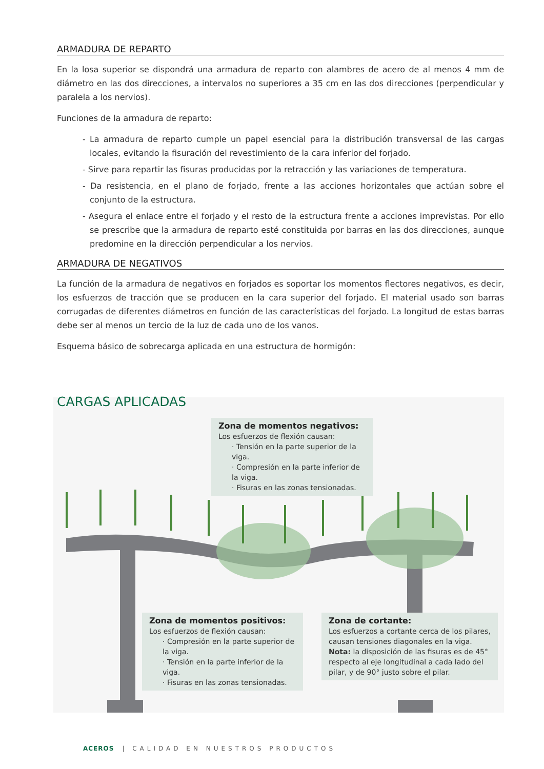ARMADURA DE REPARTO
En la losa superior se dispondrá una armadura de reparto con alambres de acero de al menos 4 mm de diámetro en las dos direcciones, a intervalos no superiores a 35 cm en las dos direcciones (perpendicular y paralela a los nervios).
Funciones de la armadura de reparto:
- La armadura de reparto cumple un papel esencial para la distribución transversal de las cargas locales, evitando la fisuración del revestimiento de la cara inferior del forjado.
- Sirve para repartir las fisuras producidas por la retracción y las variaciones de temperatura.
- Da resistencia, en el plano de forjado, frente a las acciones horizontales que actúan sobre el conjunto de la estructura.
- Asegura el enlace entre el forjado y el resto de la estructura frente a acciones imprevistas. Por ello se prescribe que la armadura de reparto esté constituida por barras en las dos direcciones, aunque predomine en la dirección perpendicular a los nervios.
ARMADURA DE NEGATIVOS
La función de la armadura de negativos en forjados es soportar los momentos flectores negativos, es decir, los esfuerzos de tracción que se producen en la cara superior del forjado. El material usado son barras corrugadas de diferentes diámetros en función de las características del forjado. La longitud de estas barras debe ser al menos un tercio de la luz de cada uno de los vanos.
Esquema básico de sobrecarga aplicada en una estructura de hormigón:
CARGAS APLICADAS
Zona de momentos negativos:
Los esfuerzos de flexión causan:
· Tensión en la parte superior de la viga.
· Compresión en la parte inferior de la viga.
· Fisuras en las zonas tensionadas.
Zona de momentos positivos:
Los esfuerzos de flexión causan:
· Compresión en la parte superior de la viga.
· Tensión en la parte inferior de la viga.
· Fisuras en las zonas tensionadas.
Zona de cortante:
Los esfuerzos a cortante cerca de los pilares, causan tensiones diagonales en la viga.
Nota: la disposición de las fisuras es de 45° respecto al eje longitudinal a cada lado del pilar, y de 90° justo sobre el pilar.
ACEROS | CALIDAD EN NUESTROS PRODUCTOS